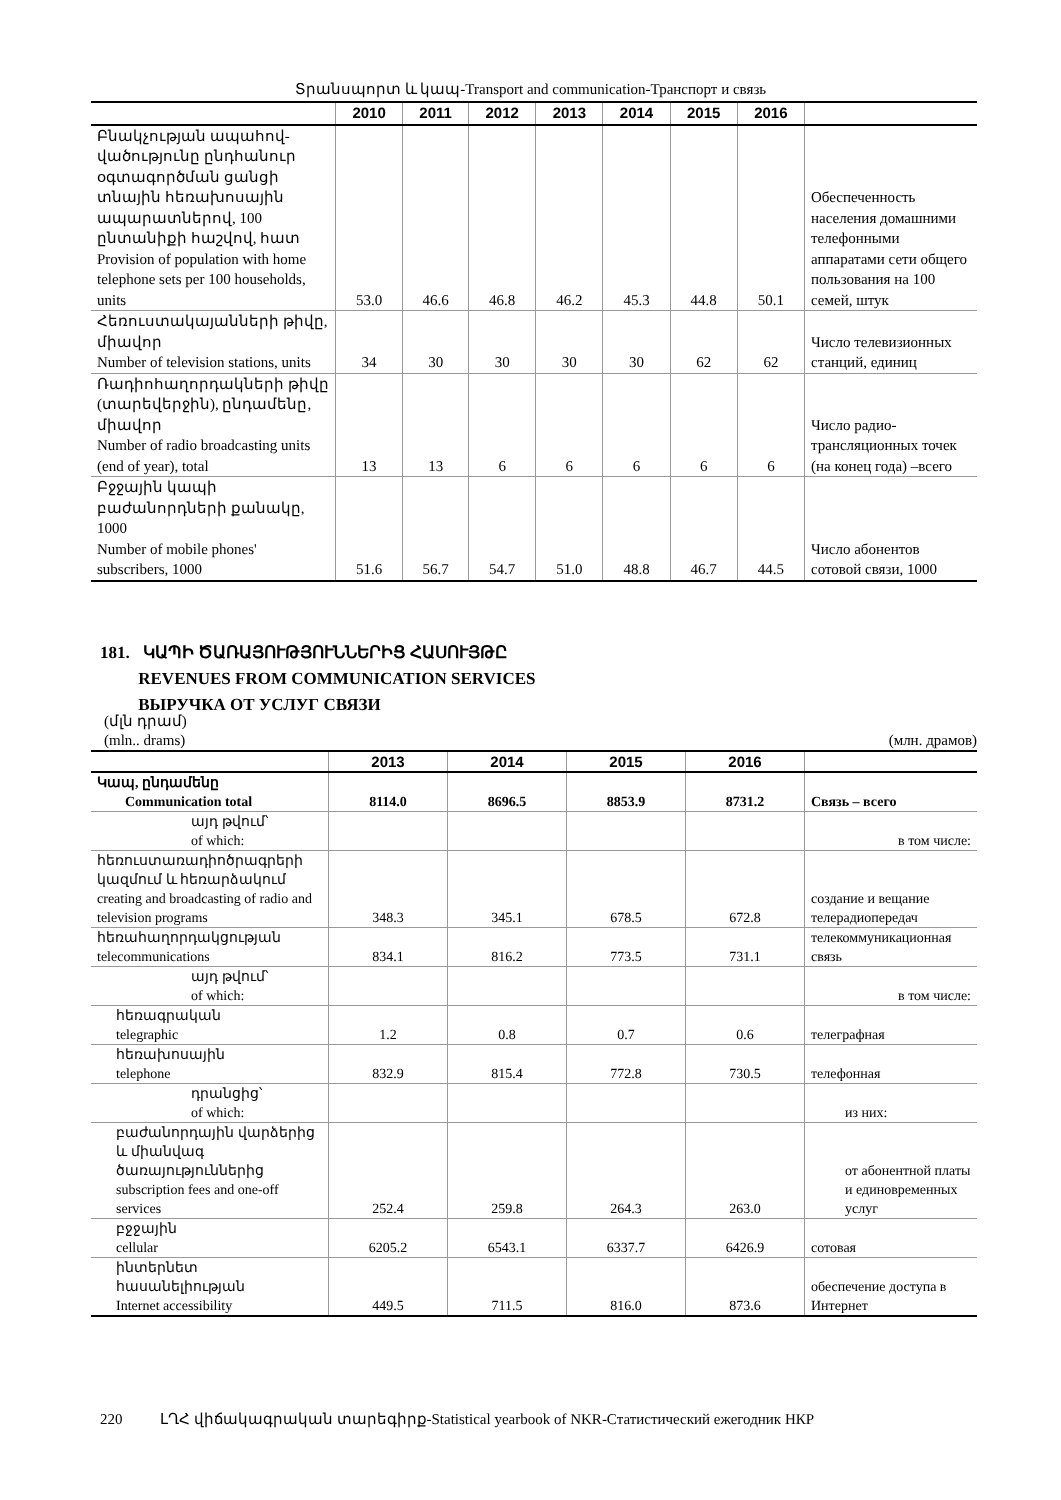Տրանսպորտ և կապ-Transport and communication-Транспорт и связь
| | 2010 | 2011 | 2012 | 2013 | 2014 | 2015 | 2016 | |
| --- | --- | --- | --- | --- | --- | --- | --- | --- |
| Բնակչության ապահով-վածությունը ընդհանուր օգտագործման ցանցի տնային հեռախոսային ապարատներով, 100 ընտանիքի հաշվով, հատ Provision of population with home telephone sets per 100 households, units | 53.0 | 46.6 | 46.8 | 46.2 | 45.3 | 44.8 | 50.1 | Обеспеченность населения домашними телефонными аппаратами сети общего пользования на 100 семей, штук |
| Հեռուստակայանների թիվը, միավոր Number of television stations, units | 34 | 30 | 30 | 30 | 30 | 62 | 62 | Число телевизионных станций, единиц |
| Ռադիոհաղորդակների թիվը (տարեվերջին), ընդամենը, միավոր Number of radio broadcasting units (end of year), total | 13 | 13 | 6 | 6 | 6 | 6 | 6 | Число радио-трансляционных точек (на конец года) –всего |
| Բջջային կապի բաժանորդների քանակը, 1000 Number of mobile phones' subscribers, 1000 | 51.6 | 56.7 | 54.7 | 51.0 | 48.8 | 46.7 | 44.5 | Число абонентов сотовой связи, 1000 |
181. ԿԱՊԻ ԾԱՌԱՅՈՒԹՅՈՒՆՆԵՐԻՑ ՀԱՍՈՒՅԹԸ
REVENUES FROM COMMUNICATION SERVICES
ВЫРУЧКА ОТ УСЛУГ СВЯЗИ
(մլն դրամ)
(mln.. drams) (млн. драмов)
| | 2013 | 2014 | 2015 | 2016 | |
| --- | --- | --- | --- | --- | --- |
| Կապ, ընդամենը Communication total | 8114.0 | 8696.5 | 8853.9 | 8731.2 | Связь – всего |
| այդ թվում՝ of which: | | | | | в том числе: |
| հեռուստառադիոծրագրերի կազմում և հեռարձակում creating and broadcasting of radio and television programs | 348.3 | 345.1 | 678.5 | 672.8 | создание и вещание телерадиопередач |
| հեռահաղորդակցության telecommunications | 834.1 | 816.2 | 773.5 | 731.1 | телекоммуникационная связь |
| այդ թվում՝ of which: | | | | | в том числе: |
| հեռագրական telegraphic | 1.2 | 0.8 | 0.7 | 0.6 | телеграфная |
| հեռախոսային telephone | 832.9 | 815.4 | 772.8 | 730.5 | телефонная |
| դրանցից՝ of which: | | | | | из них: |
| բաժանորդային վարձերից և միանվագ ծառայություններից subscription fees and one-off services | 252.4 | 259.8 | 264.3 | 263.0 | от абонентной платы и единовременных услуг |
| բջջային cellular | 6205.2 | 6543.1 | 6337.7 | 6426.9 | сотовая |
| ինտերնետ հասանելիության Internet accessibility | 449.5 | 711.5 | 816.0 | 873.6 | обеспечение доступа в Интернет |
220 ԼՂՀ վիճակագրական տարեգիրք-Statistical yearbook of NKR-Статистический ежегодник НКР